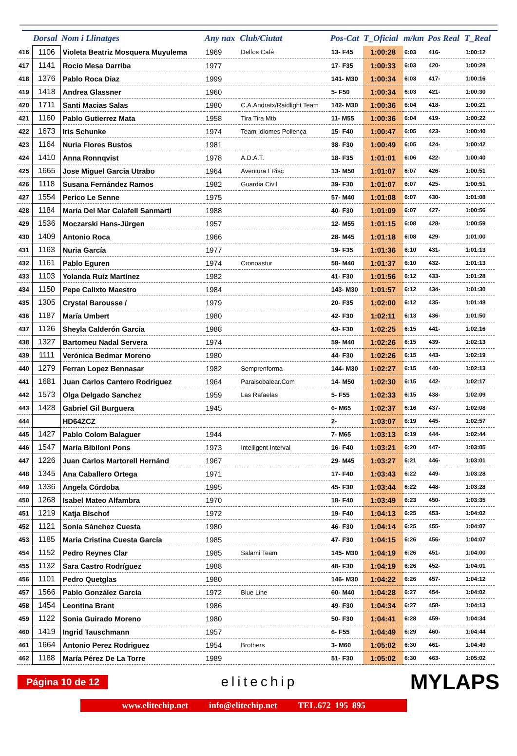| | Dorsal | Nom i Llinatges | Any nax | Club/Ciutat | Pos-Cat | T_Oficial | m/km | Pos Real | T_Real |
| --- | --- | --- | --- | --- | --- | --- | --- | --- | --- |
| 416 | 1106 | Violeta Beatriz Mosquera Muyulema | 1969 | Delfos Café | 13- F45 | 1:00:28 | 6:03 | 416- | 1:00:12 |
| 417 | 1141 | Rocío Mesa Darriba | 1977 | | 17- F35 | 1:00:33 | 6:03 | 420- | 1:00:28 |
| 418 | 1376 | Pablo Roca Diaz | 1999 | | 141- M30 | 1:00:34 | 6:03 | 417- | 1:00:16 |
| 419 | 1418 | Andrea Glassner | 1960 | | 5- F50 | 1:00:34 | 6:03 | 421- | 1:00:30 |
| 420 | 1711 | Santi Macias Salas | 1980 | C.A.Andratx/Raidlight Team | 142- M30 | 1:00:36 | 6:04 | 418- | 1:00:21 |
| 421 | 1160 | Pablo Gutierrez Mata | 1958 | Tira Tira Mtb | 11- M55 | 1:00:36 | 6:04 | 419- | 1:00:22 |
| 422 | 1673 | Iris Schunke | 1974 | Team Idiomes Pollença | 15- F40 | 1:00:47 | 6:05 | 423- | 1:00:40 |
| 423 | 1164 | Nuria Flores Bustos | 1981 | | 38- F30 | 1:00:49 | 6:05 | 424- | 1:00:42 |
| 424 | 1410 | Anna Ronnqvist | 1978 | A.D.A.T. | 18- F35 | 1:01:01 | 6:06 | 422- | 1:00:40 |
| 425 | 1665 | Jose Miguel Garcia Utrabo | 1964 | Aventura I Risc | 13- M50 | 1:01:07 | 6:07 | 426- | 1:00:51 |
| 426 | 1118 | Susana Fernández Ramos | 1982 | Guardia Civil | 39- F30 | 1:01:07 | 6:07 | 425- | 1:00:51 |
| 427 | 1554 | Perico Le Senne | 1975 | | 57- M40 | 1:01:08 | 6:07 | 430- | 1:01:08 |
| 428 | 1184 | Maria Del Mar Calafell Sanmartí | 1988 | | 40- F30 | 1:01:09 | 6:07 | 427- | 1:00:56 |
| 429 | 1536 | Moczarski Hans-Jürgen | 1957 | | 12- M55 | 1:01:15 | 6:08 | 428- | 1:00:59 |
| 430 | 1409 | Antonio Roca | 1966 | | 28- M45 | 1:01:18 | 6:08 | 429- | 1:01:00 |
| 431 | 1163 | Nuria García | 1977 | | 19- F35 | 1:01:36 | 6:10 | 431- | 1:01:13 |
| 432 | 1161 | Pablo Eguren | 1974 | Cronoastur | 58- M40 | 1:01:37 | 6:10 | 432- | 1:01:13 |
| 433 | 1103 | Yolanda Ruiz Martínez | 1982 | | 41- F30 | 1:01:56 | 6:12 | 433- | 1:01:28 |
| 434 | 1150 | Pepe Calixto Maestro | 1984 | | 143- M30 | 1:01:57 | 6:12 | 434- | 1:01:30 |
| 435 | 1305 | Crystal Barousse / | 1979 | | 20- F35 | 1:02:00 | 6:12 | 435- | 1:01:48 |
| 436 | 1187 | María Umbert | 1980 | | 42- F30 | 1:02:11 | 6:13 | 436- | 1:01:50 |
| 437 | 1126 | Sheyla Calderón García | 1988 | | 43- F30 | 1:02:25 | 6:15 | 441- | 1:02:16 |
| 438 | 1327 | Bartomeu Nadal Servera | 1974 | | 59- M40 | 1:02:26 | 6:15 | 439- | 1:02:13 |
| 439 | 1111 | Verónica Bedmar Moreno | 1980 | | 44- F30 | 1:02:26 | 6:15 | 443- | 1:02:19 |
| 440 | 1279 | Ferran Lopez Bennasar | 1982 | Semprenforma | 144- M30 | 1:02:27 | 6:15 | 440- | 1:02:13 |
| 441 | 1681 | Juan Carlos Cantero Rodriguez | 1964 | Paraisobalear.Com | 14- M50 | 1:02:30 | 6:15 | 442- | 1:02:17 |
| 442 | 1573 | Olga Delgado Sanchez | 1959 | Las Rafaelas | 5- F55 | 1:02:33 | 6:15 | 438- | 1:02:09 |
| 443 | 1428 | Gabriel Gil Burguera | 1945 | | 6- M65 | 1:02:37 | 6:16 | 437- | 1:02:08 |
| 444 | | HD64ZCZ | | | 2- | 1:03:07 | 6:19 | 445- | 1:02:57 |
| 445 | 1427 | Pablo Colom Balaguer | 1944 | | 7- M65 | 1:03:13 | 6:19 | 444- | 1:02:44 |
| 446 | 1547 | Maria Bibiloni Pons | 1973 | Intelligent Interval | 16- F40 | 1:03:21 | 6:20 | 447- | 1:03:05 |
| 447 | 1226 | Juan Carlos Martorell Hernánd | 1967 | | 29- M45 | 1:03:27 | 6:21 | 446- | 1:03:01 |
| 448 | 1345 | Ana Caballero Ortega | 1971 | | 17- F40 | 1:03:43 | 6:22 | 449- | 1:03:28 |
| 449 | 1336 | Angela Córdoba | 1995 | | 45- F30 | 1:03:44 | 6:22 | 448- | 1:03:28 |
| 450 | 1268 | Isabel Mateo Alfambra | 1970 | | 18- F40 | 1:03:49 | 6:23 | 450- | 1:03:35 |
| 451 | 1219 | Katja Bischof | 1972 | | 19- F40 | 1:04:13 | 6:25 | 453- | 1:04:02 |
| 452 | 1121 | Sonia Sánchez Cuesta | 1980 | | 46- F30 | 1:04:14 | 6:25 | 455- | 1:04:07 |
| 453 | 1185 | Maria Cristina Cuesta García | 1985 | | 47- F30 | 1:04:15 | 6:26 | 456- | 1:04:07 |
| 454 | 1152 | Pedro Reynes Clar | 1985 | Salami Team | 145- M30 | 1:04:19 | 6:26 | 451- | 1:04:00 |
| 455 | 1132 | Sara Castro Rodríguez | 1988 | | 48- F30 | 1:04:19 | 6:26 | 452- | 1:04:01 |
| 456 | 1101 | Pedro Quetglas | 1980 | | 146- M30 | 1:04:22 | 6:26 | 457- | 1:04:12 |
| 457 | 1566 | Pablo González García | 1972 | Blue Line | 60- M40 | 1:04:28 | 6:27 | 454- | 1:04:02 |
| 458 | 1454 | Leontina Brant | 1986 | | 49- F30 | 1:04:34 | 6:27 | 458- | 1:04:13 |
| 459 | 1122 | Sonia Guirado Moreno | 1980 | | 50- F30 | 1:04:41 | 6:28 | 459- | 1:04:34 |
| 460 | 1419 | Ingrid Tauschmann | 1957 | | 6- F55 | 1:04:49 | 6:29 | 460- | 1:04:44 |
| 461 | 1664 | Antonio Perez Rodriguez | 1954 | Brothers | 3- M60 | 1:05:02 | 6:30 | 461- | 1:04:49 |
| 462 | 1188 | María Pérez De La Torre | 1989 | | 51- F30 | 1:05:02 | 6:30 | 463- | 1:05:02 |
Página 10 de 12
elitechip
MYLAPS
www.elitechip.net info@elitechip.net TEL.672 195 895